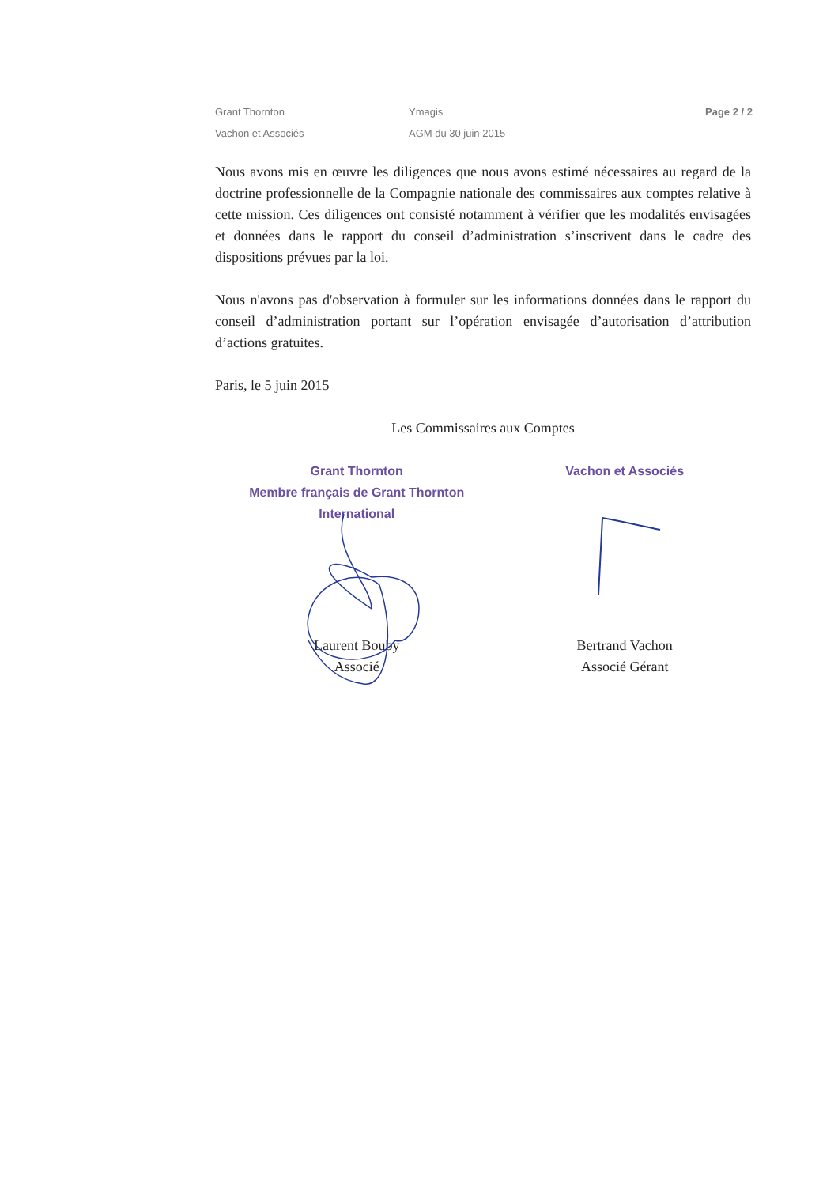Grant Thornton
Vachon et Associés
Ymagis
AGM du 30 juin 2015
Page 2 / 2
Nous avons mis en œuvre les diligences que nous avons estimé nécessaires au regard de la doctrine professionnelle de la Compagnie nationale des commissaires aux comptes relative à cette mission. Ces diligences ont consisté notamment à vérifier que les modalités envisagées et données dans le rapport du conseil d’administration s’inscrivent dans le cadre des dispositions prévues par la loi.
Nous n'avons pas d'observation à formuler sur les informations données dans le rapport du conseil d’administration portant sur l’opération envisagée d’autorisation d’attribution d’actions gratuites.
Paris, le 5 juin 2015
Les Commissaires aux Comptes
Grant Thornton
Membre français de Grant Thornton
International
Laurent Bouby
Associé
Vachon et Associés
Bertrand Vachon
Associé Gérant